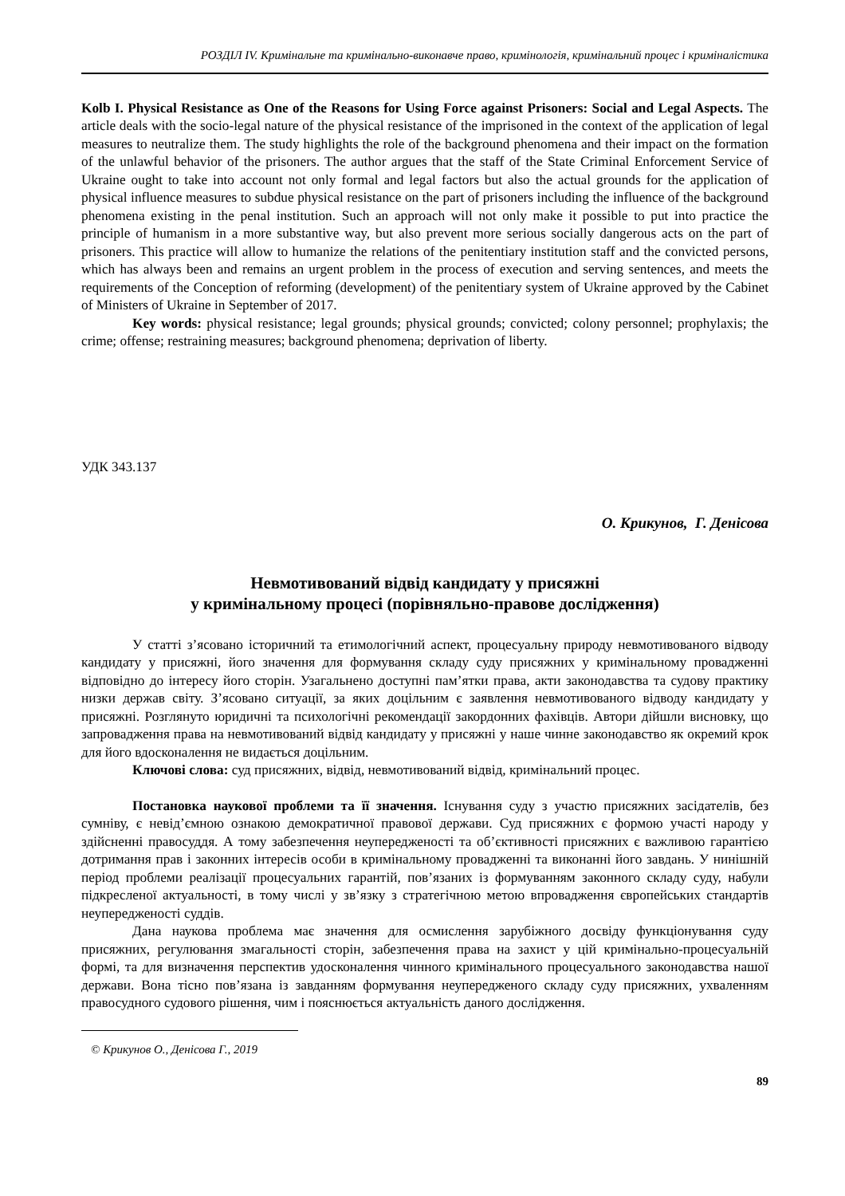РОЗДІЛ IV. Кримінальне та кримінально-виконавче право, кримінологія, кримінальний процес і криміналістика
Kolb I. Physical Resistance as One of the Reasons for Using Force against Prisoners: Social and Legal Aspects. The article deals with the socio-legal nature of the physical resistance of the imprisoned in the context of the application of legal measures to neutralize them. The study highlights the role of the background phenomena and their impact on the formation of the unlawful behavior of the prisoners. The author argues that the staff of the State Criminal Enforcement Service of Ukraine ought to take into account not only formal and legal factors but also the actual grounds for the application of physical influence measures to subdue physical resistance on the part of prisoners including the influence of the background phenomena existing in the penal institution. Such an approach will not only make it possible to put into practice the principle of humanism in a more substantive way, but also prevent more serious socially dangerous acts on the part of prisoners. This practice will allow to humanize the relations of the penitentiary institution staff and the convicted persons, which has always been and remains an urgent problem in the process of execution and serving sentences, and meets the requirements of the Conception of reforming (development) of the penitentiary system of Ukraine approved by the Cabinet of Ministers of Ukraine in September of 2017.
Key words: physical resistance; legal grounds; physical grounds; convicted; colony personnel; prophylaxis; the crime; offense; restraining measures; background phenomena; deprivation of liberty.
УДК 343.137
О. Крикунов, Г. Денісова
Невмотивований відвід кандидату у присяжні
у кримінальному процесі (порівняльно-правове дослідження)
У статті з’ясовано історичний та етимологічний аспект, процесуальну природу невмотивованого відводу кандидату у присяжні, його значення для формування складу суду присяжних у кримінальному провадженні відповідно до інтересу його сторін. Узагальнено доступні пам’ятки права, акти законодавства та судову практику низки держав світу. З’ясовано ситуації, за яких доцільним є заявлення невмотивованого відводу кандидату у присяжні. Розглянуто юридичні та психологічні рекомендації закордонних фахівців. Автори дійшли висновку, що запровадження права на невмотивований відвід кандидату у присяжні у наше чинне законодавство як окремий крок для його вдосконалення не видається доцільним.
Ключові слова: суд присяжних, відвід, невмотивований відвід, кримінальний процес.
Постановка наукової проблеми та її значення. Існування суду з участю присяжних засідателів, без сумніву, є невід’ємною ознакою демократичної правової держави. Суд присяжних є формою участі народу у здійсненні правосуддя. А тому забезпечення неупередженості та об’єктивності присяжних є важливою гарантією дотримання прав і законних інтересів особи в кримінальному провадженні та виконанні його завдань. У нинішній період проблеми реалізації процесуальних гарантій, пов’язаних із формуванням законного складу суду, набули підкресленої актуальності, в тому числі у зв’язку з стратегічною метою впровадження європейських стандартів неупередженості суддів.
Дана наукова проблема має значення для осмислення зарубіжного досвіду функціонування суду присяжних, регулювання змагальності сторін, забезпечення права на захист у цій кримінально-процесуальній формі, та для визначення перспектив удосконалення чинного кримінального процесуального законодавства нашої держави. Вона тісно пов’язана із завданням формування неупередженого складу суду присяжних, ухваленням правосудного судового рішення, чим і пояснюється актуальність даного дослідження.
© Крикунов О., Денісова Г., 2019
89